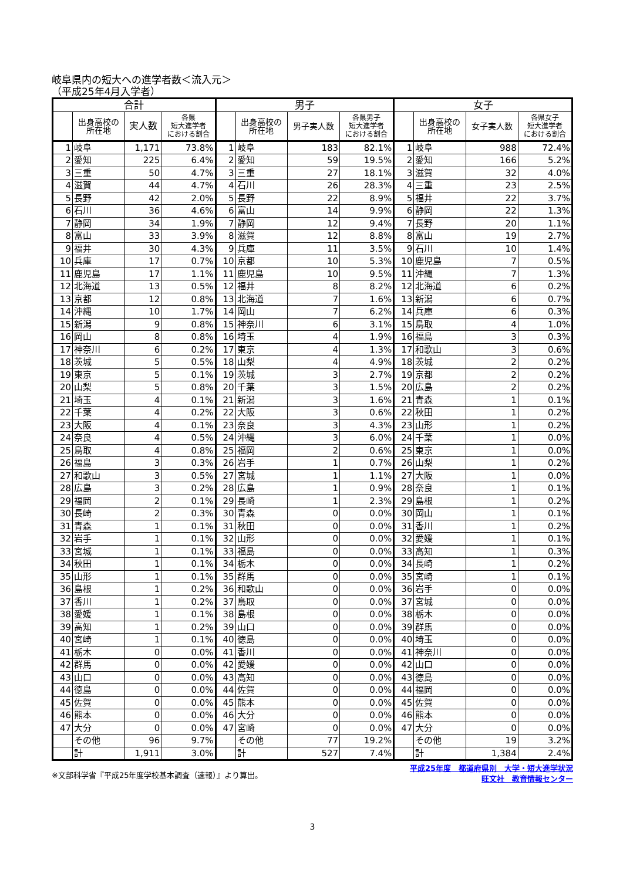岐阜県内の短大への進学者数＜流入元＞
（平成25年4月入学者）
| 合計 | | | | 男子 | | | | 女子 | | | |
| --- | --- | --- | --- | --- | --- | --- | --- | --- | --- | --- | --- |
| | 出身高校の 所在地 | 実人数 | 各県 短大進学者 における割合 | | 出身高校の 所在地 | 男子実人数 | 各県男子 短大進学者 における割合 | | 出身高校の 所在地 | 女子実人数 | 各県女子 短大進学者 における割合 |
| 1 | 岐阜 | 1,171 | 73.8% | 1 | 岐阜 | 183 | 82.1% | 1 | 岐阜 | 988 | 72.4% |
| 2 | 愛知 | 225 | 6.4% | 2 | 愛知 | 59 | 19.5% | 2 | 愛知 | 166 | 5.2% |
| 3 | 三重 | 50 | 4.7% | 3 | 三重 | 27 | 18.1% | 3 | 滋賀 | 32 | 4.0% |
| 4 | 滋賀 | 44 | 4.7% | 4 | 石川 | 26 | 28.3% | 4 | 三重 | 23 | 2.5% |
| 5 | 長野 | 42 | 2.0% | 5 | 長野 | 22 | 8.9% | 5 | 福井 | 22 | 3.7% |
| 6 | 石川 | 36 | 4.6% | 6 | 富山 | 14 | 9.9% | 6 | 静岡 | 22 | 1.3% |
| 7 | 静岡 | 34 | 1.9% | 7 | 静岡 | 12 | 9.4% | 7 | 長野 | 20 | 1.1% |
| 8 | 富山 | 33 | 3.9% | 8 | 滋賀 | 12 | 8.8% | 8 | 富山 | 19 | 2.7% |
| 9 | 福井 | 30 | 4.3% | 9 | 兵庫 | 11 | 3.5% | 9 | 石川 | 10 | 1.4% |
| 10 | 兵庫 | 17 | 0.7% | 10 | 京都 | 10 | 5.3% | 10 | 鹿児島 | 7 | 0.5% |
| 11 | 鹿児島 | 17 | 1.1% | 11 | 鹿児島 | 10 | 9.5% | 11 | 沖縄 | 7 | 1.3% |
| 12 | 北海道 | 13 | 0.5% | 12 | 福井 | 8 | 8.2% | 12 | 北海道 | 6 | 0.2% |
| 13 | 京都 | 12 | 0.8% | 13 | 北海道 | 7 | 1.6% | 13 | 新潟 | 6 | 0.7% |
| 14 | 沖縄 | 10 | 1.7% | 14 | 岡山 | 7 | 6.2% | 14 | 兵庫 | 6 | 0.3% |
| 15 | 新潟 | 9 | 0.8% | 15 | 神奈川 | 6 | 3.1% | 15 | 鳥取 | 4 | 1.0% |
| 16 | 岡山 | 8 | 0.8% | 16 | 埼玉 | 4 | 1.9% | 16 | 福島 | 3 | 0.3% |
| 17 | 神奈川 | 6 | 0.2% | 17 | 東京 | 4 | 1.3% | 17 | 和歌山 | 3 | 0.6% |
| 18 | 茨城 | 5 | 0.5% | 18 | 山梨 | 4 | 4.9% | 18 | 茨城 | 2 | 0.2% |
| 19 | 東京 | 5 | 0.1% | 19 | 茨城 | 3 | 2.7% | 19 | 京都 | 2 | 0.2% |
| 20 | 山梨 | 5 | 0.8% | 20 | 千葉 | 3 | 1.5% | 20 | 広島 | 2 | 0.2% |
| 21 | 埼玉 | 4 | 0.1% | 21 | 新潟 | 3 | 1.6% | 21 | 青森 | 1 | 0.1% |
| 22 | 千葉 | 4 | 0.2% | 22 | 大阪 | 3 | 0.6% | 22 | 秋田 | 1 | 0.2% |
| 23 | 大阪 | 4 | 0.1% | 23 | 奈良 | 3 | 4.3% | 23 | 山形 | 1 | 0.2% |
| 24 | 奈良 | 4 | 0.5% | 24 | 沖縄 | 3 | 6.0% | 24 | 千葉 | 1 | 0.0% |
| 25 | 鳥取 | 4 | 0.8% | 25 | 福岡 | 2 | 0.6% | 25 | 東京 | 1 | 0.0% |
| 26 | 福島 | 3 | 0.3% | 26 | 岩手 | 1 | 0.7% | 26 | 山梨 | 1 | 0.2% |
| 27 | 和歌山 | 3 | 0.5% | 27 | 宮城 | 1 | 1.1% | 27 | 大阪 | 1 | 0.0% |
| 28 | 広島 | 3 | 0.2% | 28 | 広島 | 1 | 0.9% | 28 | 奈良 | 1 | 0.1% |
| 29 | 福岡 | 2 | 0.1% | 29 | 長崎 | 1 | 2.3% | 29 | 島根 | 1 | 0.2% |
| 30 | 長崎 | 2 | 0.3% | 30 | 青森 | 0 | 0.0% | 30 | 岡山 | 1 | 0.1% |
| 31 | 青森 | 1 | 0.1% | 31 | 秋田 | 0 | 0.0% | 31 | 香川 | 1 | 0.2% |
| 32 | 岩手 | 1 | 0.1% | 32 | 山形 | 0 | 0.0% | 32 | 愛媛 | 1 | 0.1% |
| 33 | 宮城 | 1 | 0.1% | 33 | 福島 | 0 | 0.0% | 33 | 高知 | 1 | 0.3% |
| 34 | 秋田 | 1 | 0.1% | 34 | 栃木 | 0 | 0.0% | 34 | 長崎 | 1 | 0.2% |
| 35 | 山形 | 1 | 0.1% | 35 | 群馬 | 0 | 0.0% | 35 | 宮崎 | 1 | 0.1% |
| 36 | 島根 | 1 | 0.2% | 36 | 和歌山 | 0 | 0.0% | 36 | 岩手 | 0 | 0.0% |
| 37 | 香川 | 1 | 0.2% | 37 | 鳥取 | 0 | 0.0% | 37 | 宮城 | 0 | 0.0% |
| 38 | 愛媛 | 1 | 0.1% | 38 | 島根 | 0 | 0.0% | 38 | 栃木 | 0 | 0.0% |
| 39 | 高知 | 1 | 0.2% | 39 | 山口 | 0 | 0.0% | 39 | 群馬 | 0 | 0.0% |
| 40 | 宮崎 | 1 | 0.1% | 40 | 徳島 | 0 | 0.0% | 40 | 埼玉 | 0 | 0.0% |
| 41 | 栃木 | 0 | 0.0% | 41 | 香川 | 0 | 0.0% | 41 | 神奈川 | 0 | 0.0% |
| 42 | 群馬 | 0 | 0.0% | 42 | 愛媛 | 0 | 0.0% | 42 | 山口 | 0 | 0.0% |
| 43 | 山口 | 0 | 0.0% | 43 | 高知 | 0 | 0.0% | 43 | 徳島 | 0 | 0.0% |
| 44 | 徳島 | 0 | 0.0% | 44 | 佐賀 | 0 | 0.0% | 44 | 福岡 | 0 | 0.0% |
| 45 | 佐賀 | 0 | 0.0% | 45 | 熊本 | 0 | 0.0% | 45 | 佐賀 | 0 | 0.0% |
| 46 | 熊本 | 0 | 0.0% | 46 | 大分 | 0 | 0.0% | 46 | 熊本 | 0 | 0.0% |
| 47 | 大分 | 0 | 0.0% | 47 | 宮崎 | 0 | 0.0% | 47 | 大分 | 0 | 0.0% |
| | その他 | 96 | 9.7% | | その他 | 77 | 19.2% | | その他 | 19 | 3.2% |
| | 計 | 1,911 | 3.0% | | 計 | 527 | 7.4% | | 計 | 1,384 | 2.4% |
※文部科学省『平成25年度学校基本調査（速報）』より算出。
平成25年度　都道府県別　大学・短大進学状況
旺文社　教育情報センター
3